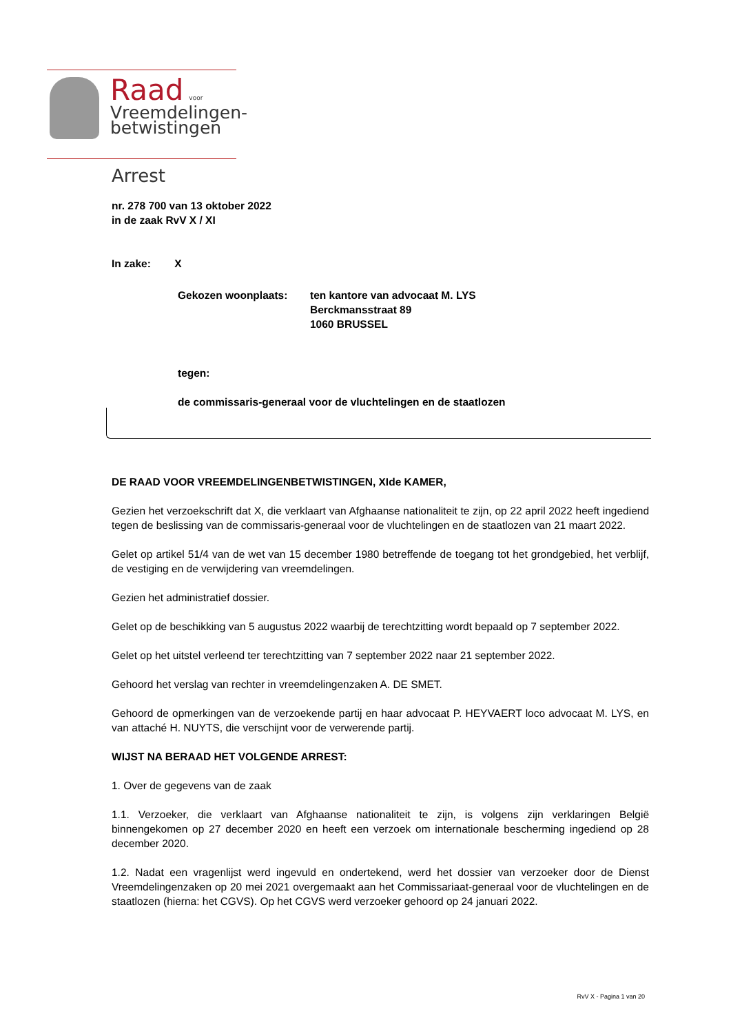Raad voor
Vreemdelingen-
betwistingen
Arrest
nr. 278 700 van 13 oktober 2022
in de zaak RvV X / XI
In zake: X
Gekozen woonplaats: ten kantore van advocaat M. LYS
Berckmansstraat 89
1060 BRUSSEL
tegen:
de commissaris-generaal voor de vluchtelingen en de staatlozen
DE RAAD VOOR VREEMDELINGENBETWISTINGEN, XIde KAMER,
Gezien het verzoekschrift dat X, die verklaart van Afghaanse nationaliteit te zijn, op 22 april 2022 heeft ingediend tegen de beslissing van de commissaris-generaal voor de vluchtelingen en de staatlozen van 21 maart 2022.
Gelet op artikel 51/4 van de wet van 15 december 1980 betreffende de toegang tot het grondgebied, het verblijf, de vestiging en de verwijdering van vreemdelingen.
Gezien het administratief dossier.
Gelet op de beschikking van 5 augustus 2022 waarbij de terechtzitting wordt bepaald op 7 september 2022.
Gelet op het uitstel verleend ter terechtzitting van 7 september 2022 naar 21 september 2022.
Gehoord het verslag van rechter in vreemdelingenzaken A. DE SMET.
Gehoord de opmerkingen van de verzoekende partij en haar advocaat P. HEYVAERT loco advocaat M. LYS, en van attaché H. NUYTS, die verschijnt voor de verwerende partij.
WIJST NA BERAAD HET VOLGENDE ARREST:
1. Over de gegevens van de zaak
1.1. Verzoeker, die verklaart van Afghaanse nationaliteit te zijn, is volgens zijn verklaringen België binnengekomen op 27 december 2020 en heeft een verzoek om internationale bescherming ingediend op 28 december 2020.
1.2. Nadat een vragenlijst werd ingevuld en ondertekend, werd het dossier van verzoeker door de Dienst Vreemdelingenzaken op 20 mei 2021 overgemaakt aan het Commissariaat-generaal voor de vluchtelingen en de staatlozen (hierna: het CGVS). Op het CGVS werd verzoeker gehoord op 24 januari 2022.
RvV X - Pagina 1 van 20